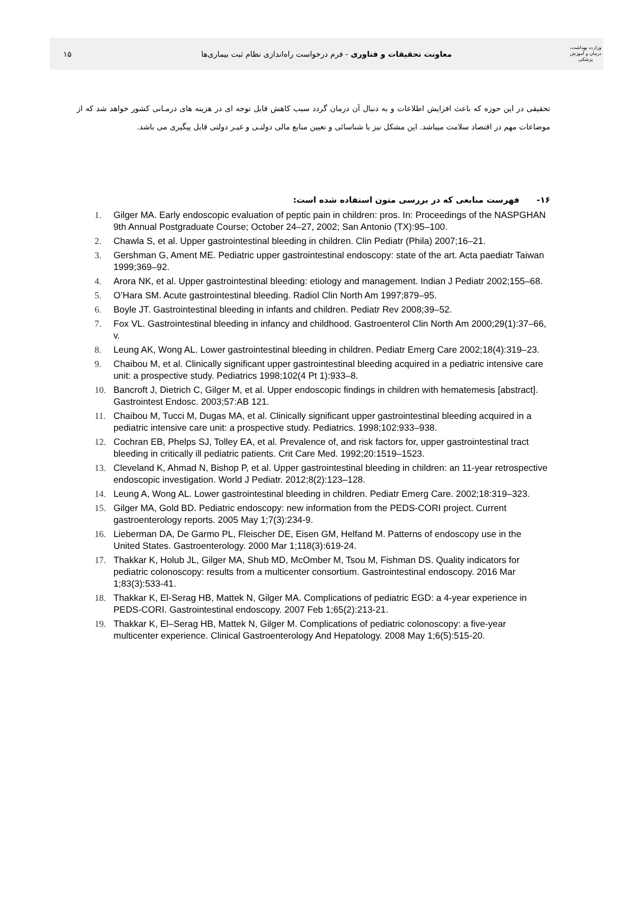وزارت بهداشت، درمان و آموزش پزشکی
معاونت تحقیقات و فناوری - فرم درخواست راه‌اندازی نظام ثبت بیماری‌ها
۱۵
تحقیقی در این حوزه که باعث افزایش اطلاعات و به دنبال آن درمان گردد سبب کاهش قابل توجه ای در هزینه های درمـانی کشور خواهد شد که از موضاعات مهم در اقتصاد سلامت میباشد. این مشکل نیز با شناسائی و تعیین منابع مالی دولتـی و غیـر دولتی قابل پیگیری می باشد.
۱۶- فهرست منابعی که در بررسی متون استفاده شده است:
1. Gilger MA. Early endoscopic evaluation of peptic pain in children: pros. In: Proceedings of the NASPGHAN 9th Annual Postgraduate Course; October 24–27, 2002; San Antonio (TX):95–100.
2. Chawla S, et al. Upper gastrointestinal bleeding in children. Clin Pediatr (Phila) 2007;16–21.
3. Gershman G, Ament ME. Pediatric upper gastrointestinal endoscopy: state of the art. Acta paediatr Taiwan 1999;369–92.
4. Arora NK, et al. Upper gastrointestinal bleeding: etiology and management. Indian J Pediatr 2002;155–68.
5. O’Hara SM. Acute gastrointestinal bleeding. Radiol Clin North Am 1997;879–95.
6. Boyle JT. Gastrointestinal bleeding in infants and children. Pediatr Rev 2008;39–52.
7. Fox VL. Gastrointestinal bleeding in infancy and childhood. Gastroenterol Clin North Am 2000;29(1):37–66, v.
8. Leung AK, Wong AL. Lower gastrointestinal bleeding in children. Pediatr Emerg Care 2002;18(4):319–23.
9. Chaibou M, et al. Clinically significant upper gastrointestinal bleeding acquired in a pediatric intensive care unit: a prospective study. Pediatrics 1998;102(4 Pt 1):933–8.
10. Bancroft J, Dietrich C, Gilger M, et al. Upper endoscopic findings in children with hematemesis [abstract]. Gastrointest Endosc. 2003;57:AB 121.
11. Chaibou M, Tucci M, Dugas MA, et al. Clinically significant upper gastrointestinal bleeding acquired in a pediatric intensive care unit: a prospective study. Pediatrics. 1998;102:933–938.
12. Cochran EB, Phelps SJ, Tolley EA, et al. Prevalence of, and risk factors for, upper gastrointestinal tract bleeding in critically ill pediatric patients. Crit Care Med. 1992;20:1519–1523.
13. Cleveland K, Ahmad N, Bishop P, et al. Upper gastrointestinal bleeding in children: an 11-year retrospective endoscopic investigation. World J Pediatr. 2012;8(2):123–128.
14. Leung A, Wong AL. Lower gastrointestinal bleeding in children. Pediatr Emerg Care. 2002;18:319–323.
15. Gilger MA, Gold BD. Pediatric endoscopy: new information from the PEDS-CORI project. Current gastroenterology reports. 2005 May 1;7(3):234-9.
16. Lieberman DA, De Garmo PL, Fleischer DE, Eisen GM, Helfand M. Patterns of endoscopy use in the United States. Gastroenterology. 2000 Mar 1;118(3):619-24.
17. Thakkar K, Holub JL, Gilger MA, Shub MD, McOmber M, Tsou M, Fishman DS. Quality indicators for pediatric colonoscopy: results from a multicenter consortium. Gastrointestinal endoscopy. 2016 Mar 1;83(3):533-41.
18. Thakkar K, El-Serag HB, Mattek N, Gilger MA. Complications of pediatric EGD: a 4-year experience in PEDS-CORI. Gastrointestinal endoscopy. 2007 Feb 1;65(2):213-21.
19. Thakkar K, El–Serag HB, Mattek N, Gilger M. Complications of pediatric colonoscopy: a five-year multicenter experience. Clinical Gastroenterology And Hepatology. 2008 May 1;6(5):515-20.